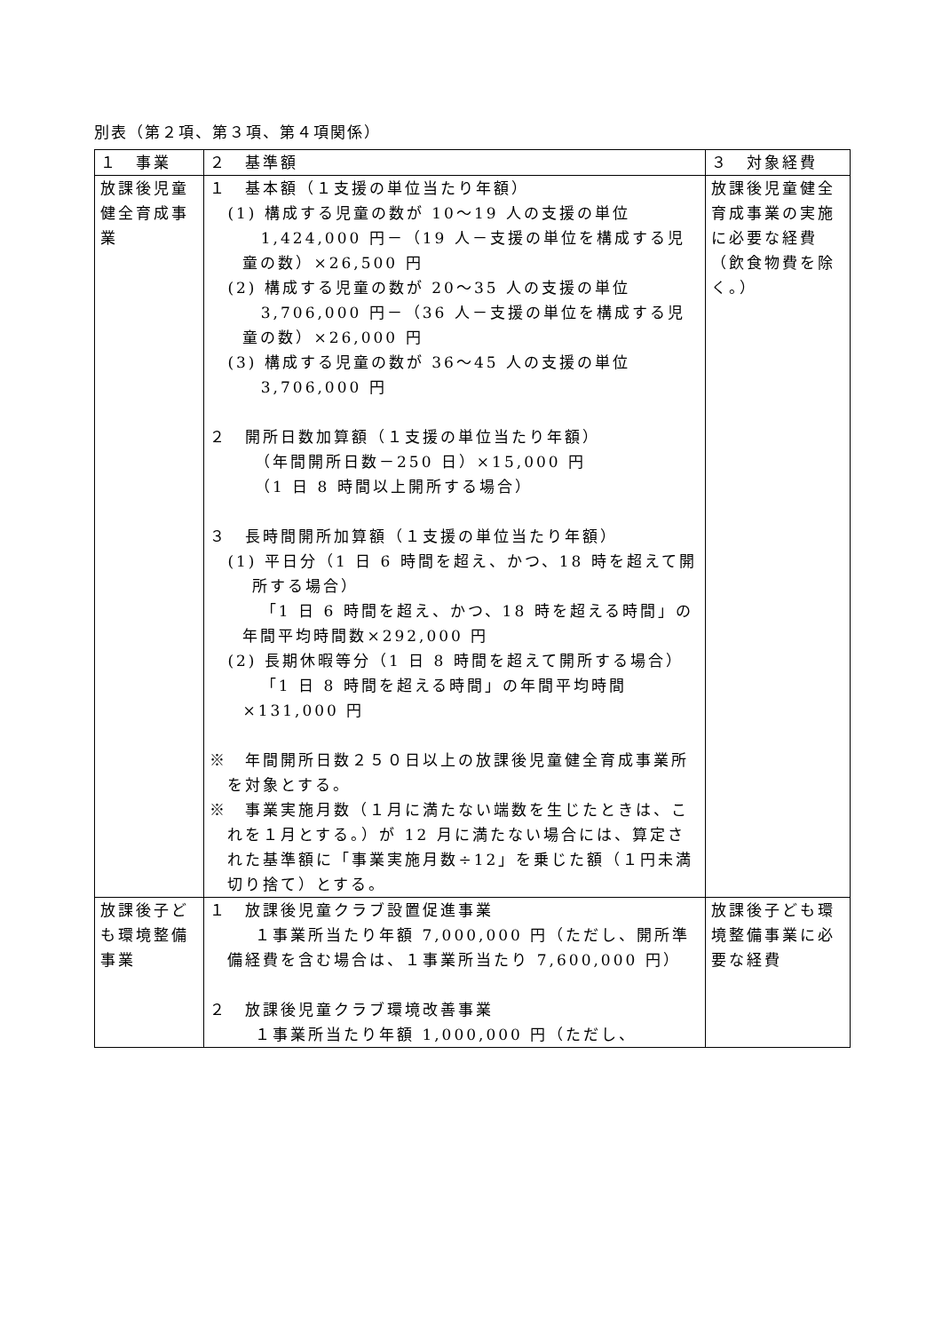別表（第２項、第３項、第４項関係）
| １ 事業 | ２ 基準額 | ３ 対象経費 |
| --- | --- | --- |
| 放課後児童健全育成事業 | １ 基本額（１支援の単位当たり年額） (1) 構成する児童の数が 10～19 人の支援の単位 1,424,000 円－（19 人－支援の単位を構成する児童の数）×26,500 円 (2) 構成する児童の数が 20～35 人の支援の単位 3,706,000 円－（36 人－支援の単位を構成する児童の数）×26,000 円 (3) 構成する児童の数が 36～45 人の支援の単位 3,706,000 円 ２ 開所日数加算額（１支援の単位当たり年額） （年間開所日数－250 日）×15,000 円 （1 日 8 時間以上開所する場合） ３ 長時間開所加算額（１支援の単位当たり年額） (1) 平日分（1 日 6 時間を超え、かつ、18 時を超えて開所する場合） 「1 日 6 時間を超え、かつ、18 時を超える時間」の年間平均時間数×292,000 円 (2) 長期休暇等分（1 日 8 時間を超えて開所する場合） 「1 日 8 時間を超える時間」の年間平均時間×131,000 円 ※ 年間開所日数２５０日以上の放課後児童健全育成事業所を対象とする。 ※ 事業実施月数（１月に満たない端数を生じたときは、これを１月とする。）が 12 月に満たない場合には、算定された基準額に「事業実施月数÷12」を乗じた額（１円未満切り捨て）とする。 | 放課後児童健全育成事業の実施に必要な経費（飲食物費を除く。） |
| 放課後子ども環境整備事業 | １ 放課後児童クラブ設置促進事業 １事業所当たり年額 7,000,000 円（ただし、開所準備経費を含む場合は、１事業所当たり 7,600,000 円） ２ 放課後児童クラブ環境改善事業 １事業所当たり年額 1,000,000 円（ただし、 | 放課後子ども環境整備事業に必要な経費 |